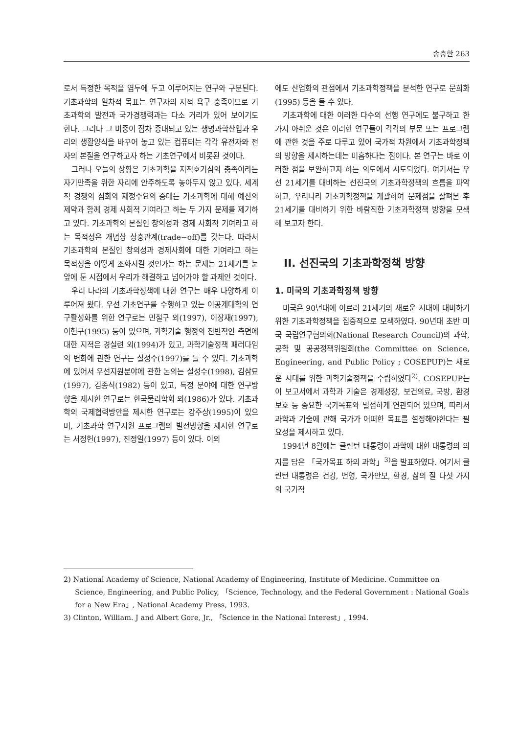송충한 263
로서 특정한 목적을 염두에 두고 이루어지는 연구와 구분된다. 기초과학의 일차적 목표는 연구자의 지적 욕구 충족이므로 기초과학의 발전과 국가경쟁력과는 다소 거리가 있어 보이기도 한다. 그러나 그 비중이 점차 증대되고 있는 생명과학산업과 우리의 생활양식을 바꾸어 놓고 있는 컴퓨터는 각각 유전자와 전자의 본질을 연구하고자 하는 기초연구에서 비롯된 것이다.
그러나 오늘의 상황은 기초과학을 지적호기심의 충족이라는 자기만족을 위한 자리에 안주하도록 놓아두지 않고 있다. 세계적 경쟁의 심화와 재정수요의 증대는 기초과학에 대해 예산의 제약과 함께 경제 사회적 기여라고 하는 두 가지 문제를 제기하고 있다. 기초과학의 본질인 창의성과 경제 사회적 기여라고 하는 목적성은 개념상 상충관계(trade−off)를 갖는다. 따라서 기초과학의 본질인 창의성과 경제사회에 대한 기여라고 하는 목적성을 어떻게 조화시킬 것인가는 하는 문제는 21세기를 눈앞에 둔 시점에서 우리가 해결하고 넘어가야 할 과제인 것이다.
우리 나라의 기초과학정책에 대한 연구는 매우 다양하게 이루어져 왔다. 우선 기초연구를 수행하고 있는 이공계대학의 연구활성화를 위한 연구로는 민철구 외(1997), 이장재(1997), 이현구(1995) 등이 있으며, 과학기술 행정의 전반적인 측면에 대한 지적은 경실련 외(1994)가 있고, 과학기술정책 패러다임의 변화에 관한 연구는 설성수(1997)를 들 수 있다. 기초과학에 있어서 우선지원분야에 관한 논의는 설성수(1998), 김삼묘(1997), 김종식(1982) 등이 있고, 특정 분야에 대한 연구방향을 제시한 연구로는 한국물리학회 외(1986)가 있다. 기초과학의 국제협력방안을 제시한 연구로는 강주상(1995)이 있으며, 기초과학 연구지원 프로그램의 발전방향을 제시한 연구로는 서정헌(1997), 진정일(1997) 등이 있다. 이외
에도 산업화의 관점에서 기초과학정책을 분석한 연구로 문희화(1995) 등을 들 수 있다.
기초과학에 대한 이러한 다수의 선행 연구에도 불구하고 한 가지 아쉬운 것은 이러한 연구들이 각각의 부문 또는 프로그램에 관한 것을 주로 다루고 있어 국가적 차원에서 기초과학정책의 방향을 제시하는데는 미흡하다는 점이다. 본 연구는 바로 이러한 점을 보완하고자 하는 의도에서 시도되었다. 여기서는 우선 21세기를 대비하는 선진국의 기초과학정책의 흐름을 파악하고, 우리나라 기초과학정책을 개괄하여 문제점을 살펴본 후 21세기를 대비하기 위한 바람직한 기초과학정책 방향을 모색해 보고자 한다.
II. 선진국의 기초과학정책 방향
1. 미국의 기초과학정책 방향
미국은 90년대에 이르러 21세기의 새로운 시대에 대비하기 위한 기초과학정책을 집중적으로 모색하였다. 90년대 초반 미국 국립연구협의회(National Research Council)의 과학, 공학 및 공공정책위원회(the Committee on Science, Engineering, and Public Policy ; COSEPUP)는 새로운 시대를 위한 과학기술정책을 수립하였다<sup>2)</sup>. COSEPUP는 이 보고서에서 과학과 기술은 경제성장, 보건의료, 국방, 환경보호 등 중요한 국가목표와 밀접하게 연관되어 있으며, 따라서 과학과 기술에 관해 국가가 어떠한 목표를 설정해야한다는 필요성을 제시하고 있다.
1994년 8월에는 클린턴 대통령이 과학에 대한 대통령의 의지를 담은 「국가목표 하의 과학」<sup>3)</sup>을 발표하였다. 여기서 클린턴 대통령은 건강, 번영, 국가안보, 환경, 삶의 질 다섯 가지의 국가적
2) National Academy of Science, National Academy of Engineering, Institute of Medicine. Committee on Science, Engineering, and Public Policy, 「Science, Technology, and the Federal Government : National Goals for a New Era」, National Academy Press, 1993.
3) Clinton, William. J and Albert Gore, Jr., 「Science in the National Interest」, 1994.